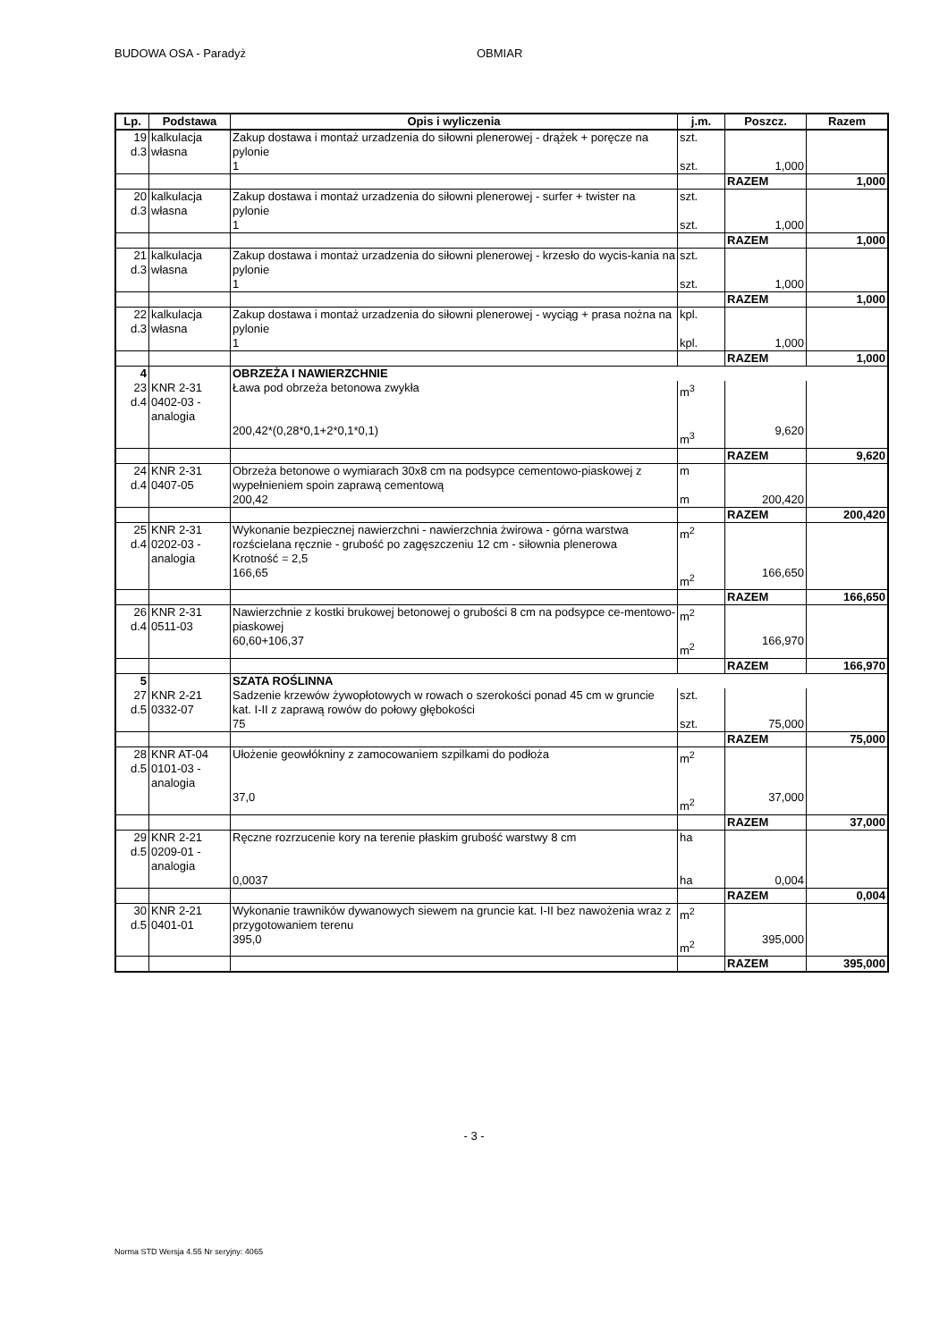BUDOWA OSA - Paradyż OBMIAR
| Lp. | Podstawa | Opis i wyliczenia | j.m. | Poszcz. | Razem |
| --- | --- | --- | --- | --- | --- |
| 19 d.3 | kalkulacja własna | Zakup dostawa i montaż urzadzenia do siłowni plenerowej - drążek + poręcze na pylonie 1 | szt. szt. | 1,000 | |
| | | | | RAZEM | 1,000 |
| 20 d.3 | kalkulacja własna | Zakup dostawa i montaż urzadzenia do siłowni plenerowej - surfer + twister na pylonie 1 | szt. szt. | 1,000 | |
| | | | | RAZEM | 1,000 |
| 21 d.3 | kalkulacja własna | Zakup dostawa i montaż urzadzenia do siłowni plenerowej - krzesło do wycis-kania na pylonie 1 | szt. szt. | 1,000 | |
| | | | | RAZEM | 1,000 |
| 22 d.3 | kalkulacja własna | Zakup dostawa i montaż urzadzenia do siłowni plenerowej - wyciąg + prasa nożna na pylonie 1 | kpl. kpl. | 1,000 | |
| | | | | RAZEM | 1,000 |
| 4 | | OBRZEŻA I NAWIERZCHNIE | | | |
| 23 d.4 | KNR 2-31 0402-03 - analogia | Ława pod obrzeża betonowa zwykła 200,42*(0,28*0,1+2*0,1*0,1) | m<sup>3</sup> m<sup>3</sup> | 9,620 | |
| | | | | RAZEM | 9,620 |
| 24 d.4 | KNR 2-31 0407-05 | Obrzeża betonowe o wymiarach 30x8 cm na podsypce cementowo-piaskowej z wypełnieniem spoin zaprawą cementową 200,42 | m m | 200,420 | |
| | | | | RAZEM | 200,420 |
| 25 d.4 | KNR 2-31 0202-03 - analogia | Wykonanie bezpiecznej nawierzchni - nawierzchnia żwirowa - górna warstwa rozścielana ręcznie - grubość po zagęszczeniu 12 cm - siłownia plenerowa Krotność = 2,5 166,65 | m<sup>2</sup> m<sup>2</sup> | 166,650 | |
| | | | | RAZEM | 166,650 |
| 26 d.4 | KNR 2-31 0511-03 | Nawierzchnie z kostki brukowej betonowej o grubości 8 cm na podsypce ce-mentowo-piaskowej 60,60+106,37 | m<sup>2</sup> m<sup>2</sup> | 166,970 | |
| | | | | RAZEM | 166,970 |
| 5 | | SZATA ROŚLINNA | | | |
| 27 d.5 | KNR 2-21 0332-07 | Sadzenie krzewów żywopłotowych w rowach o szerokości ponad 45 cm w gruncie kat. I-II z zaprawą rowów do połowy głębokości 75 | szt. szt. | 75,000 | |
| | | | | RAZEM | 75,000 |
| 28 d.5 | KNR AT-04 0101-03 - analogia | Ułożenie geowłókniny z zamocowaniem szpilkami do podłoża 37,0 | m<sup>2</sup> m<sup>2</sup> | 37,000 | |
| | | | | RAZEM | 37,000 |
| 29 d.5 | KNR 2-21 0209-01 - analogia | Ręczne rozrzucenie kory na terenie płaskim grubość warstwy 8 cm 0,0037 | ha ha | 0,004 | |
| | | | | RAZEM | 0,004 |
| 30 d.5 | KNR 2-21 0401-01 | Wykonanie trawników dywanowych siewem na gruncie kat. I-II bez nawożenia wraz z przygotowaniem terenu 395,0 | m<sup>2</sup> m<sup>2</sup> | 395,000 | |
| | | | | RAZEM | 395,000 |
- 3 -
Norma STD Wersja 4.55 Nr seryjny: 4065